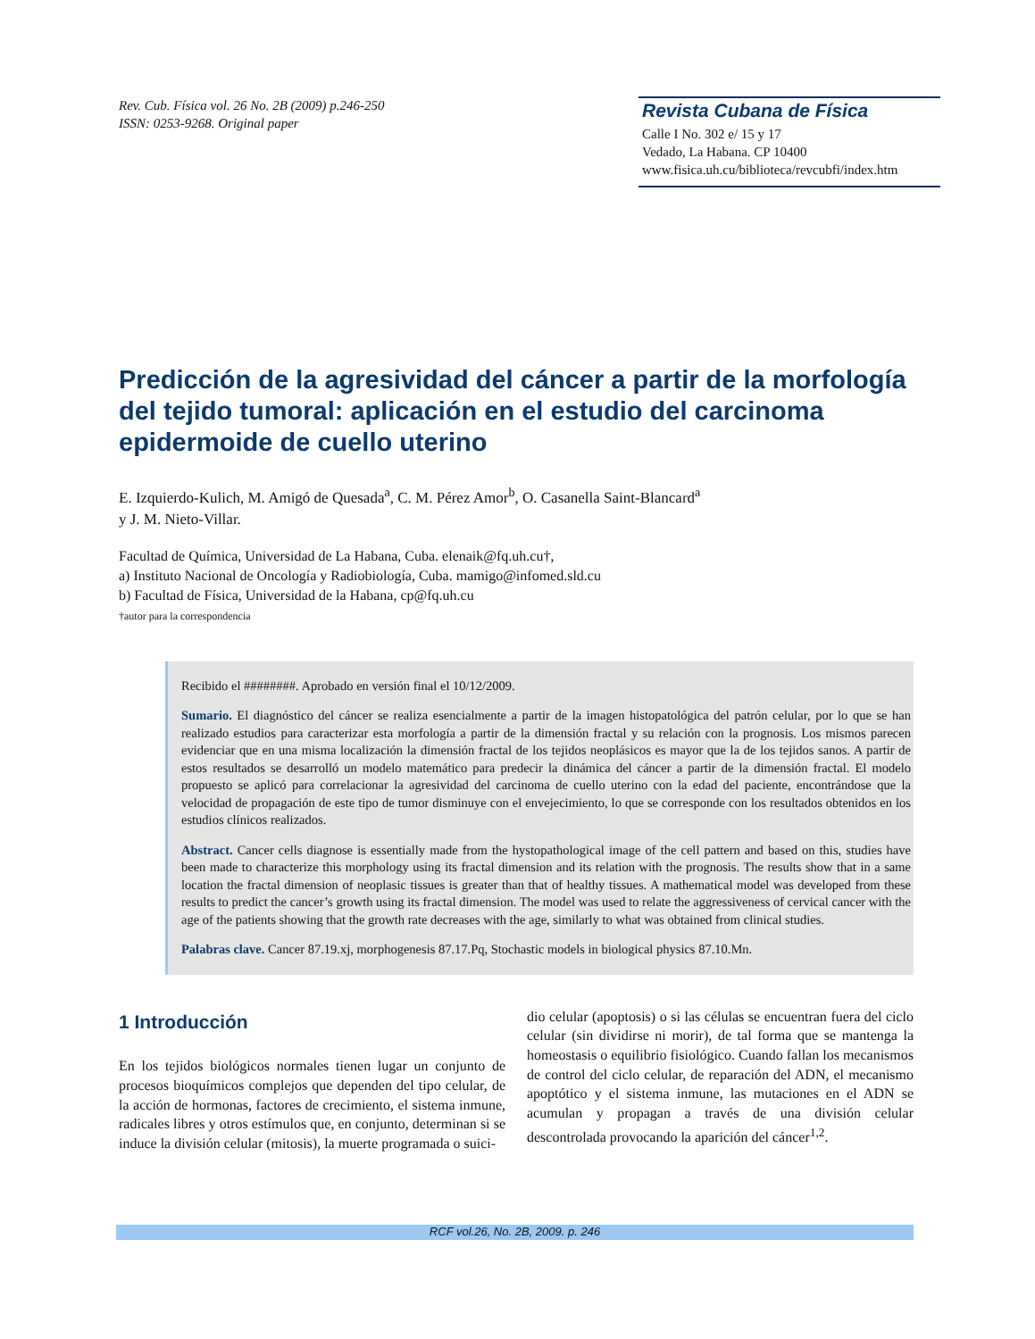Rev. Cub. Física vol. 26 No. 2B (2009) p.246-250
ISSN: 0253-9268. Original paper
Revista Cubana de Física
Calle I No. 302 e/ 15 y 17
Vedado, La Habana. CP 10400
www.fisica.uh.cu/biblioteca/revcubfi/index.htm
Predicción de la agresividad del cáncer a partir de la morfología del tejido tumoral: aplicación en el estudio del carcinoma epidermoide de cuello uterino
E. Izquierdo-Kulich, M. Amigó de Quesada<sup>a</sup>, C. M. Pérez Amor<sup>b</sup>, O. Casanella Saint-Blancard<sup>a</sup>
y J. M. Nieto-Villar.
Facultad de Química, Universidad de La Habana, Cuba. elenaik@fq.uh.cu†,
a) Instituto Nacional de Oncología y Radiobiología, Cuba. mamigo@infomed.sld.cu
b) Facultad de Física, Universidad de la Habana, cp@fq.uh.cu
†autor para la correspondencia
Recibido el ########. Aprobado en versión final el 10/12/2009.
Sumario. El diagnóstico del cáncer se realiza esencialmente a partir de la imagen histopatológica del patrón celular, por lo que se han realizado estudios para caracterizar esta morfología a partir de la dimensión fractal y su relación con la prognosis. Los mismos parecen evidenciar que en una misma localización la dimensión fractal de los tejidos neoplásicos es mayor que la de los tejidos sanos. A partir de estos resultados se desarrolló un modelo matemático para predecir la dinámica del cáncer a partir de la dimensión fractal. El modelo propuesto se aplicó para correlacionar la agresividad del carcinoma de cuello uterino con la edad del paciente, encontrándose que la velocidad de propagación de este tipo de tumor disminuye con el envejecimiento, lo que se corresponde con los resultados obtenidos en los estudios clínicos realizados.
Abstract. Cancer cells diagnose is essentially made from the hystopathological image of the cell pattern and based on this, studies have been made to characterize this morphology using its fractal dimension and its relation with the prognosis. The results show that in a same location the fractal dimension of neoplasic tissues is greater than that of healthy tissues. A mathematical model was developed from these results to predict the cancer’s growth using its fractal dimension. The model was used to relate the aggressiveness of cervical cancer with the age of the patients showing that the growth rate decreases with the age, similarly to what was obtained from clinical studies.
Palabras clave. Cancer 87.19.xj, morphogenesis 87.17.Pq, Stochastic models in biological physics 87.10.Mn.
1 Introducción
En los tejidos biológicos normales tienen lugar un conjunto de procesos bioquímicos complejos que dependen del tipo celular, de la acción de hormonas, factores de crecimiento, el sistema inmune, radicales libres y otros estímulos que, en conjunto, determinan si se induce la división celular (mitosis), la muerte programada o suici-
dio celular (apoptosis) o si las células se encuentran fuera del ciclo celular (sin dividirse ni morir), de tal forma que se mantenga la homeostasis o equilibrio fisiológico. Cuando fallan los mecanismos de control del ciclo celular, de reparación del ADN, el mecanismo apoptótico y el sistema inmune, las mutaciones en el ADN se acumulan y propagan a través de una división celular descontrolada provocando la aparición del cáncer<sup>1,2</sup>.
RCF vol.26, No. 2B, 2009. p. 246